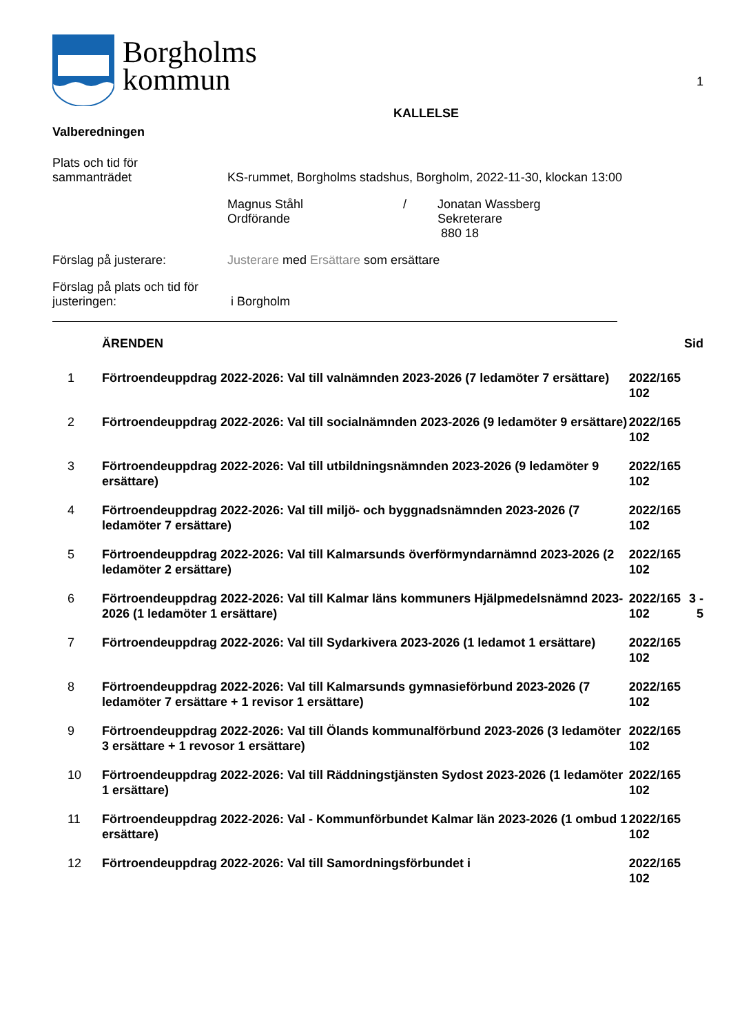Borgholms
kommun
1
KALLELSE
Valberedningen
Plats och tid för
sammanträdet
KS-rummet, Borgholms stadshus, Borgholm, 2022-11-30, klockan 13:00
Magnus Ståhl
Ordförande
/ Jonatan Wassberg
Sekreterare
880 18
Förslag på justerare: Justerare med Ersättare som ersättare
Förslag på plats och tid för
justeringen:
i Borgholm
| | ÄRENDEN | | Sid |
| 1 | Förtroendeuppdrag 2022-2026: Val till valnämnden 2023-2026 (7 ledamöter 7 ersättare) | 2022/165 102 | |
| 2 | Förtroendeuppdrag 2022-2026: Val till socialnämnden 2023-2026 (9 ledamöter 9 ersättare) | 2022/165 102 | |
| 3 | Förtroendeuppdrag 2022-2026: Val till utbildningsnämnden 2023-2026 (9 ledamöter 9 ersättare) | 2022/165 102 | |
| 4 | Förtroendeuppdrag 2022-2026: Val till miljö- och byggnadsnämnden 2023-2026 (7 ledamöter 7 ersättare) | 2022/165 102 | |
| 5 | Förtroendeuppdrag 2022-2026: Val till Kalmarsunds överförmyndarnämnd 2023-2026 (2 ledamöter 2 ersättare) | 2022/165 102 | |
| 6 | Förtroendeuppdrag 2022-2026: Val till Kalmar läns kommuners Hjälpmedelsnämnd 2023-2026 (1 ledamöter 1 ersättare) | 2022/165 102 | 3 - 5 |
| 7 | Förtroendeuppdrag 2022-2026: Val till Sydarkivera 2023-2026 (1 ledamot 1 ersättare) | 2022/165 102 | |
| 8 | Förtroendeuppdrag 2022-2026: Val till Kalmarsunds gymnasieförbund 2023-2026 (7 ledamöter 7 ersättare + 1 revisor 1 ersättare) | 2022/165 102 | |
| 9 | Förtroendeuppdrag 2022-2026: Val till Ölands kommunalförbund 2023-2026 (3 ledamöter 3 ersättare + 1 revosor 1 ersättare) | 2022/165 102 | |
| 10 | Förtroendeuppdrag 2022-2026: Val till Räddningstjänsten Sydost 2023-2026 (1 ledamöter 1 ersättare) | 2022/165 102 | |
| 11 | Förtroendeuppdrag 2022-2026: Val - Kommunförbundet Kalmar län 2023-2026 (1 ombud 1 ersättare) | 2022/165 102 | |
| 12 | Förtroendeuppdrag 2022-2026: Val till Samordningsförbundet i | 2022/165 102 | |